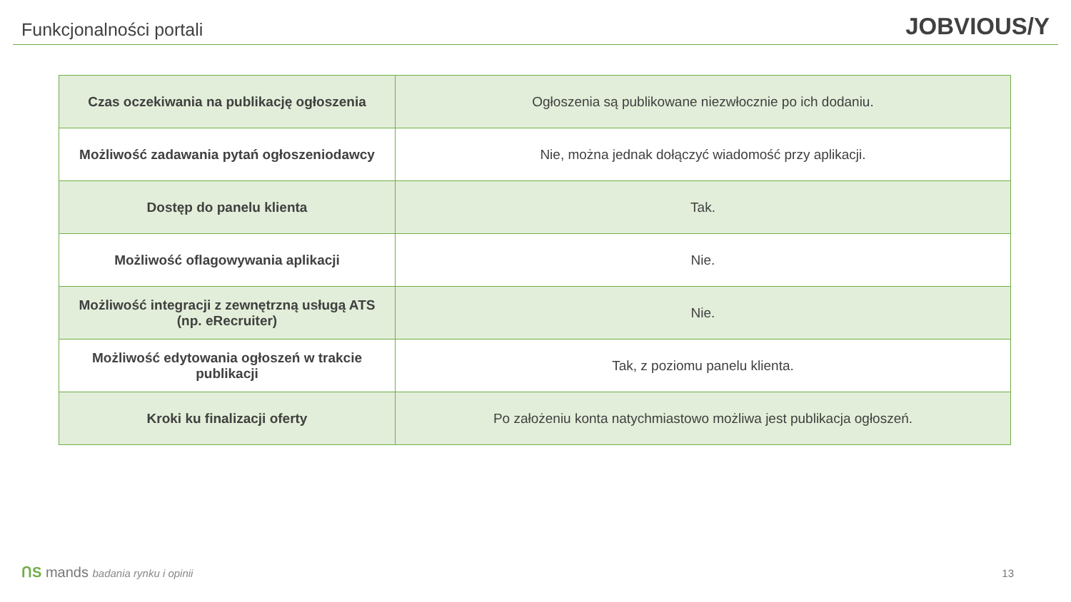Funkcjonalności portali
JOBVIOUS/Y
| Czas oczekiwania na publikację ogłoszenia | Ogłoszenia są publikowane niezwłocznie po ich dodaniu. |
| Możliwość zadawania pytań ogłoszeniodawcy | Nie, można jednak dołączyć wiadomość przy aplikacji. |
| Dostęp do panelu klienta | Tak. |
| Możliwość oflagowywania aplikacji | Nie. |
| Możliwość integracji z zewnętrzną usługą ATS (np. eRecruiter) | Nie. |
| Możliwość edytowania ogłoszeń w trakcie publikacji | Tak, z poziomu panelu klienta. |
| Kroki ku finalizacji oferty | Po założeniu konta natychmiastowo możliwa jest publikacja ogłoszeń. |
ᑎS mands badania rynku i opinii
13